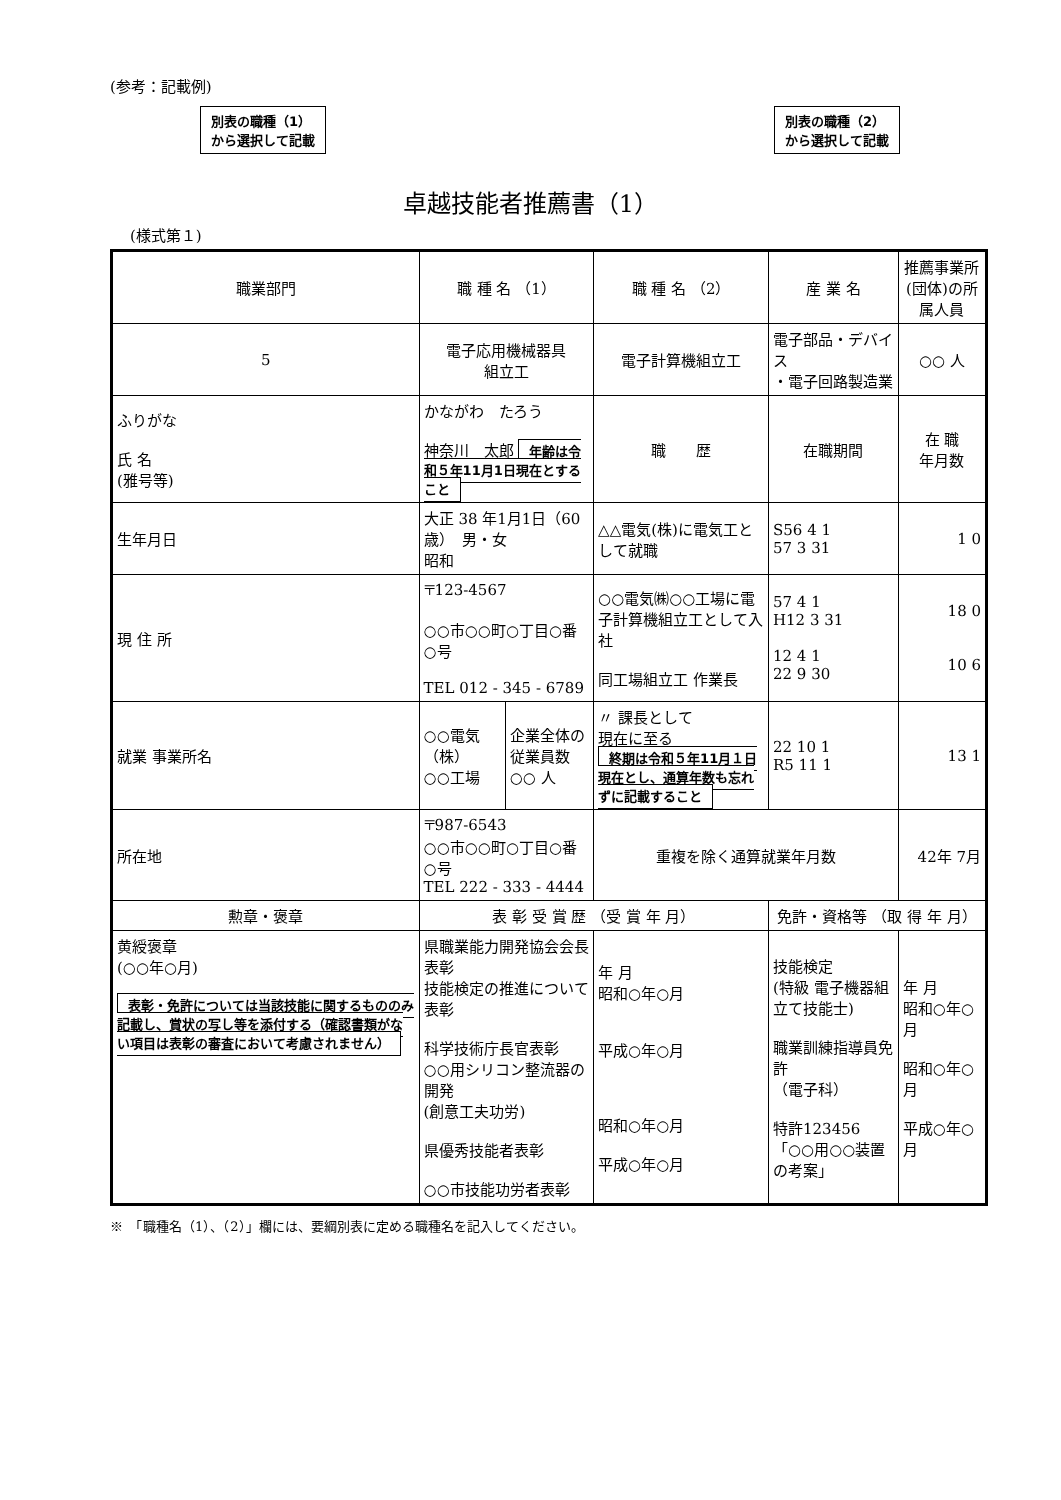(参考：記載例)
別表の職種（1）
から選択して記載
別表の職種（2）
から選択して記載
卓越技能者推薦書（1）
(様式第１)
| 職業部門 | 職 種 名 （1） | | 職 種 名 （2） | | 産 業 名 | 推薦事業所(団体)の所属人員 | |
| 5 | 電子応用機械器具 組立工 | | 電子計算機組立工 | | 電子部品・デバイス ・電子回路製造業 | ○○ 人 | |
| ふりがな 氏 名 (雅号等) | かながわ たろう 神奈川 太郎 年齢は令和５年11月1日現在とすること | | 職 歴 | | 在職期間 | | 在 職 年月数 |
| 生年月日 | 大正 38 年1月1日（60歳） 男・女 昭和 | | △△電気(株)に電気工として就職 | | S56 4 1 57 3 31 | | 1 0 |
| 現 住 所 | 〒123-4567 ○○市○○町○丁目○番○号 TEL 012 - 345 - 6789 | | ○○電気㈱○○工場に電子計算機組立工として入社 同工場組立工 作業長 | | 57 4 1 H12 3 31 12 4 1 22 9 30 | | 18 0 10 6 |
| 就業 事業所名 | ○○電気（株） ○○工場 | 企業全体の従業員数 ○○ 人 | 〃 課長として 現在に至る 終期は令和５年11月１日現在とし、通算年数も忘れずに記載すること | | 22 10 1 R5 11 1 | | 13 1 |
| 所在地 | 〒987-6543 ○○市○○町○丁目○番○号 TEL 222 - 333 - 4444 | | 重複を除く通算就業年月数 | | | 42年 7月 | |
| 勲章・褒章 | 表 彰 受 賞 歴 （受 賞 年 月） | | | 免許・資格等 （取 得 年 月） | | | |
| 黄綬褒章 (○○年○月) 表彰・免許については当該技能に関するもののみ記載し、賞状の写し等を添付する（確認書類がない項目は表彰の審査において考慮されません） | 県職業能力開発協会会長表彰 技能検定の推進について表彰 科学技術庁長官表彰 ○○用シリコン整流器の開発 (創意工夫功労) 県優秀技能者表彰 ○○市技能功労者表彰 | | 年 月 昭和○年○月 平成○年○月 昭和○年○月 平成○年○月 | 技能検定 (特級 電子機器組立て技能士) 職業訓練指導員免許 （電子科） 特許123456「○○用○○装置の考案」 | | | 年 月 昭和○年○月 昭和○年○月 平成○年○月 |
※　「職種名（1）、（2）」欄には、要綱別表に定める職種名を記入してください。